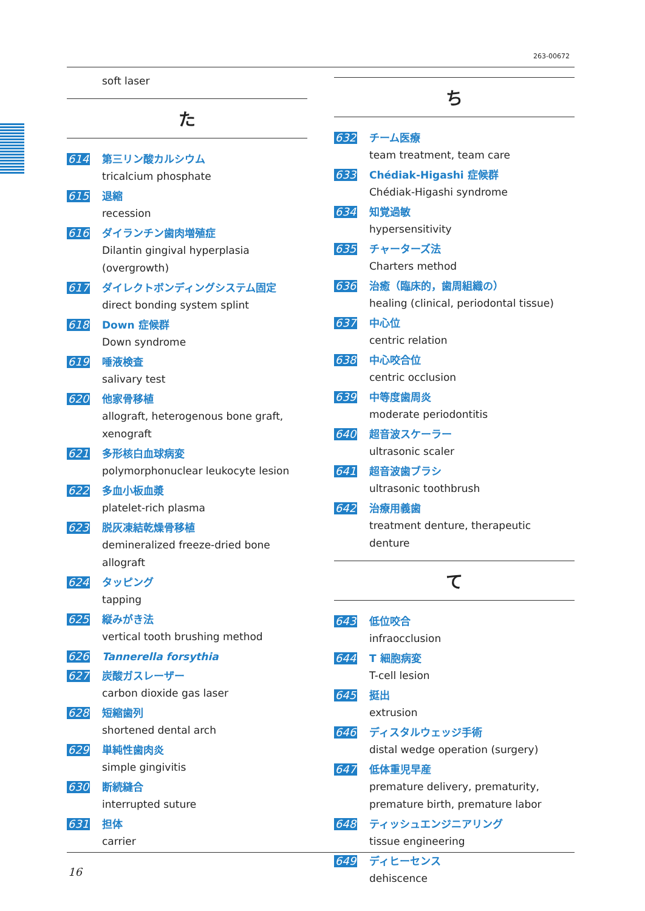263-00672
soft laser
た
614
第三リン酸カルシウム
tricalcium phosphate
615
退縮
recession
616
ダイランチン歯肉増殖症
Dilantin gingival hyperplasia (overgrowth)
617
ダイレクトボンディングシステム固定
direct bonding system splint
618
Down 症候群
Down syndrome
619
唾液検査
salivary test
620
他家骨移植
allograft, heterogenous bone graft, xenograft
621
多形核白血球病変
polymorphonuclear leukocyte lesion
622
多血小板血漿
platelet-rich plasma
623
脱灰凍結乾燥骨移植
demineralized freeze-dried bone allograft
624
タッピング
tapping
625
縦みがき法
vertical tooth brushing method
626
Tannerella forsythia
627
炭酸ガスレーザー
carbon dioxide gas laser
628
短縮歯列
shortened dental arch
629
単純性歯肉炎
simple gingivitis
630
断続縫合
interrupted suture
631
担体
carrier
ち
632
チーム医療
team treatment, team care
633
Chédiak-Higashi 症候群
Chédiak-Higashi syndrome
634
知覚過敏
hypersensitivity
635
チャーターズ法
Charters method
636
治癒（臨床的，歯周組織の）
healing (clinical, periodontal tissue)
637
中心位
centric relation
638
中心咬合位
centric occlusion
639
中等度歯周炎
moderate periodontitis
640
超音波スケーラー
ultrasonic scaler
641
超音波歯ブラシ
ultrasonic toothbrush
642
治療用義歯
treatment denture, therapeutic denture
て
643
低位咬合
infraocclusion
644
T 細胞病変
T-cell lesion
645
挺出
extrusion
646
ディスタルウェッジ手術
distal wedge operation (surgery)
647
低体重児早産
premature delivery, prematurity, premature birth, premature labor
648
ティッシュエンジニアリング
tissue engineering
649
ディヒーセンス
dehiscence
16